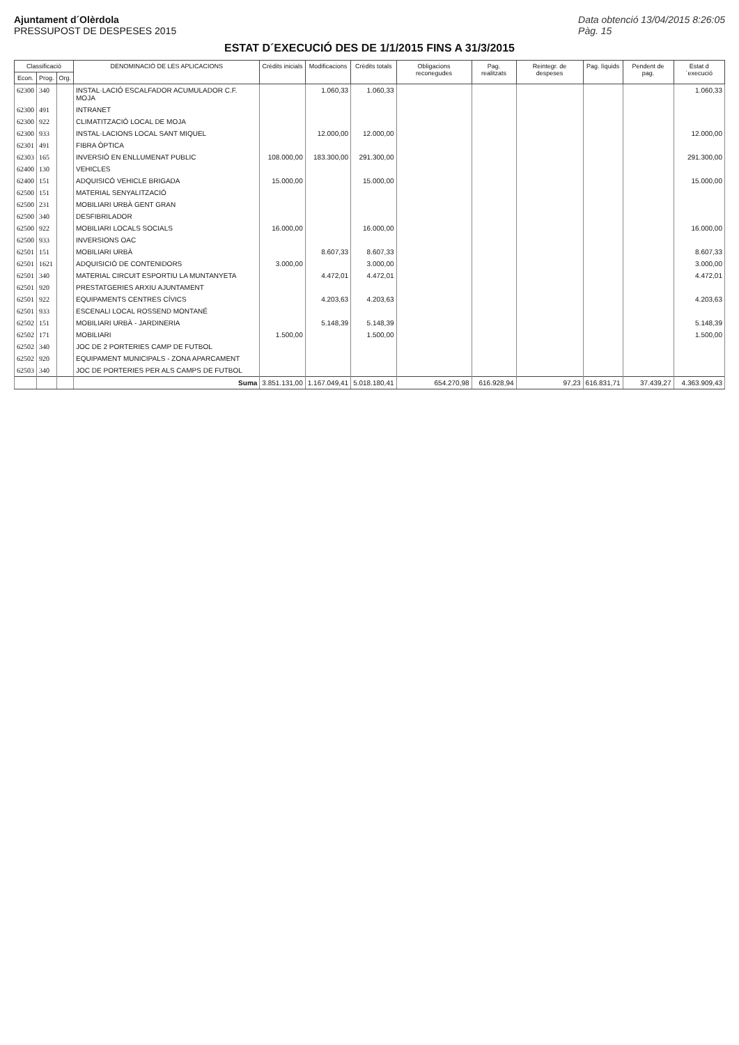Ajuntament d´Olèrdola
PRESSUPOST DE DESPESES 2015
Data obtenció 13/04/2015 8:26:05
Pàg. 15
ESTAT D´EXECUCIÓ DES DE 1/1/2015 FINS A 31/3/2015
| Classificació | | | DENOMINACIÓ DE LES APLICACIONS | Crèdits inicials | Modificacions | Crèdits totals | Obligacions reconegudes | Pag. realitzats | Reintegr. de despeses | Pag. líquids | Pendent de pag. | Estat d´execució |
| --- | --- | --- | --- | --- | --- | --- | --- | --- | --- | --- | --- | --- |
| Econ. | Prog. | Org. | | | | | | | | | | |
| 62300 | 340 | | INSTAL·LACIÓ ESCALFADOR ACUMULADOR C.F. MOJA | | 1.060,33 | 1.060,33 | | | | | | 1.060,33 |
| 62300 | 491 | | INTRANET | | | | | | | | | |
| 62300 | 922 | | CLIMATITZACIÓ LOCAL DE MOJA | | | | | | | | | |
| 62300 | 933 | | INSTAL·LACIONS LOCAL SANT MIQUEL | | 12.000,00 | 12.000,00 | | | | | | 12.000,00 |
| 62301 | 491 | | FIBRA ÒPTICA | | | | | | | | | |
| 62303 | 165 | | INVERSIÓ EN ENLLUMENAT PUBLIC | 108.000,00 | 183.300,00 | 291.300,00 | | | | | | 291.300,00 |
| 62400 | 130 | | VEHICLES | | | | | | | | | |
| 62400 | 151 | | ADQUISICÓ VEHICLE BRIGADA | 15.000,00 | | 15.000,00 | | | | | | 15.000,00 |
| 62500 | 151 | | MATERIAL SENYALITZACIÓ | | | | | | | | | |
| 62500 | 231 | | MOBILIARI URBÀ GENT GRAN | | | | | | | | | |
| 62500 | 340 | | DESFIBRILADOR | | | | | | | | | |
| 62500 | 922 | | MOBILIARI LOCALS SOCIALS | 16.000,00 | | 16.000,00 | | | | | | 16.000,00 |
| 62500 | 933 | | INVERSIONS OAC | | | | | | | | | |
| 62501 | 151 | | MOBILIARI URBÀ | | 8.607,33 | 8.607,33 | | | | | | 8.607,33 |
| 62501 | 1621 | | ADQUISICIÓ DE CONTENIDORS | 3.000,00 | | 3.000,00 | | | | | | 3.000,00 |
| 62501 | 340 | | MATERIAL CIRCUIT ESPORTIU LA MUNTANYETA | | 4.472,01 | 4.472,01 | | | | | | 4.472,01 |
| 62501 | 920 | | PRESTATGERIES ARXIU AJUNTAMENT | | | | | | | | | |
| 62501 | 922 | | EQUIPAMENTS CENTRES CÍVICS | | 4.203,63 | 4.203,63 | | | | | | 4.203,63 |
| 62501 | 933 | | ESCENALI LOCAL ROSSEND MONTANÉ | | | | | | | | | |
| 62502 | 151 | | MOBILIARI URBÀ - JARDINERIA | | 5.148,39 | 5.148,39 | | | | | | 5.148,39 |
| 62502 | 171 | | MOBILIARI | 1.500,00 | | 1.500,00 | | | | | | 1.500,00 |
| 62502 | 340 | | JOC DE 2 PORTERIES CAMP DE FUTBOL | | | | | | | | | |
| 62502 | 920 | | EQUIPAMENT MUNICIPALS - ZONA APARCAMENT | | | | | | | | | |
| 62503 | 340 | | JOC DE PORTERIES PER ALS CAMPS DE FUTBOL | | | | | | | | | |
| | | | Suma | 3.851.131,00 | 1.167.049,41 | 5.018.180,41 | 654.270,98 | 616.928,94 | 97,23 | 616.831,71 | 37.439,27 | 4.363.909,43 |